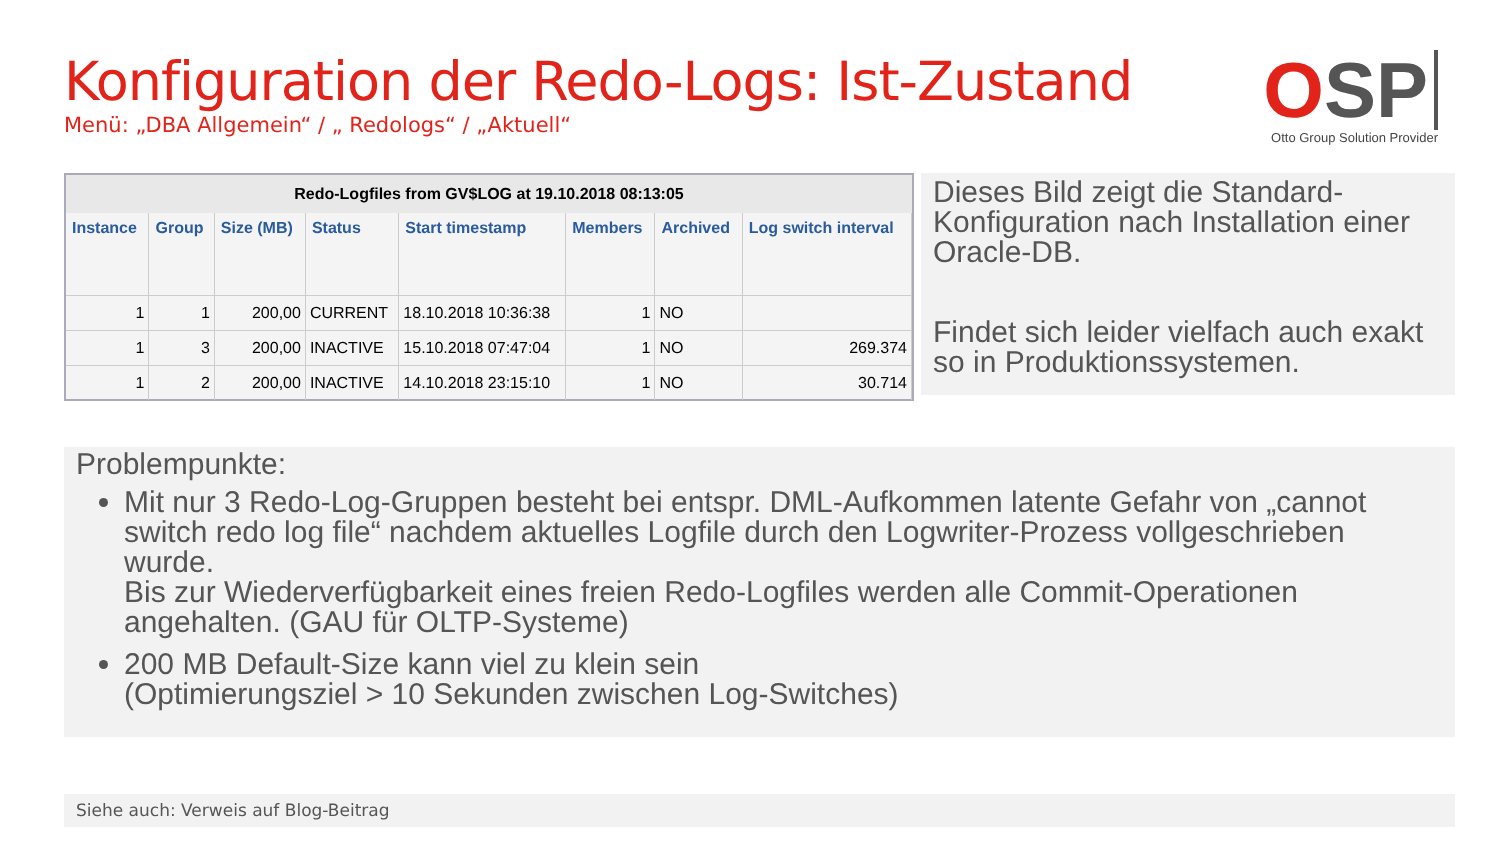Konfiguration der Redo-Logs: Ist-Zustand
Menü: „DBA Allgemein“ / „ Redologs“ / „Aktuell“
OSP
Otto Group Solution Provider
Redo-Logfiles from GV$LOG at 19.10.2018 08:13:05
| Instance | Group | Size (MB) | Status | Start timestamp | Members | Archived | Log switch interval |
| --- | --- | --- | --- | --- | --- | --- | --- |
| 1 | 1 | 200,00 | CURRENT | 18.10.2018 10:36:38 | 1 | NO | |
| 1 | 3 | 200,00 | INACTIVE | 15.10.2018 07:47:04 | 1 | NO | 269.374 |
| 1 | 2 | 200,00 | INACTIVE | 14.10.2018 23:15:10 | 1 | NO | 30.714 |
Dieses Bild zeigt die Standard-Konfiguration nach Installation einer Oracle-DB.
Findet sich leider vielfach auch exakt so in Produktionssystemen.
Problempunkte:
Mit nur 3 Redo-Log-Gruppen besteht bei entspr. DML-Aufkommen latente Gefahr von „cannot switch redo log file“ nachdem aktuelles Logfile durch den Logwriter-Prozess vollgeschrieben wurde.
Bis zur Wiederverfügbarkeit eines freien Redo-Logfiles werden alle Commit-Operationen angehalten. (GAU für OLTP-Systeme)
200 MB Default-Size kann viel zu klein sein
(Optimierungsziel > 10 Sekunden zwischen Log-Switches)
Siehe auch: Verweis auf Blog-Beitrag